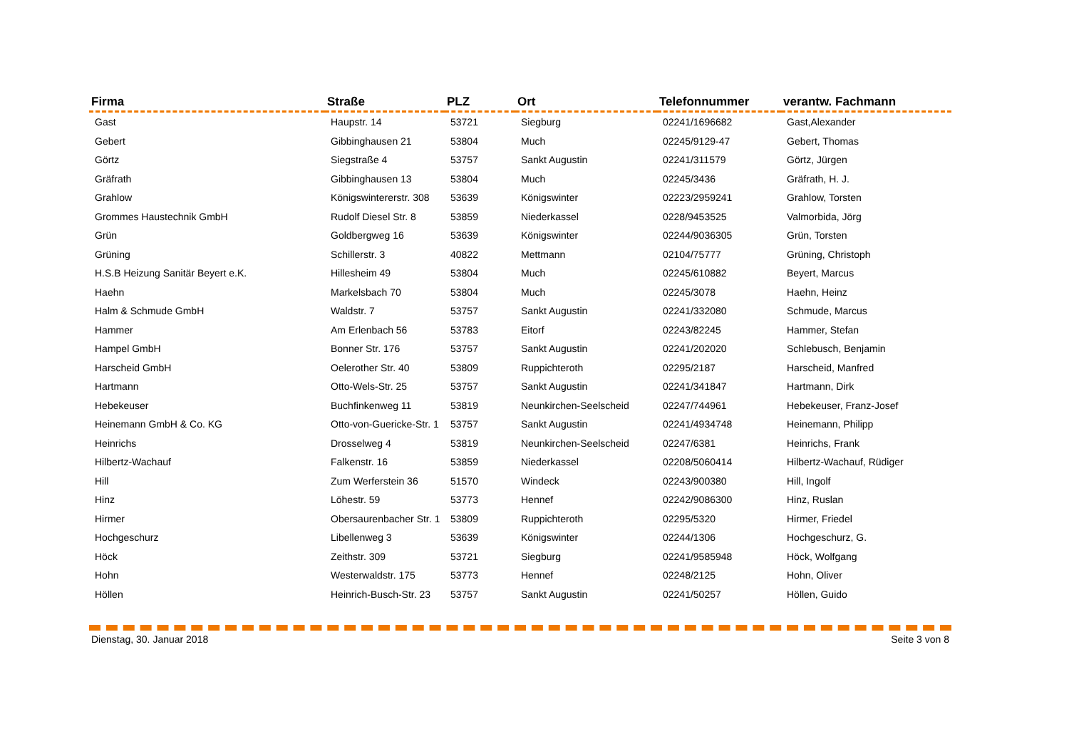| Firma | Straße | PLZ | Ort | Telefonnummer | verantw. Fachmann |
| --- | --- | --- | --- | --- | --- |
| Gast | Haupstr. 14 | 53721 | Siegburg | 02241/1696682 | Gast,Alexander |
| Gebert | Gibbinghausen 21 | 53804 | Much | 02245/9129-47 | Gebert, Thomas |
| Görtz | Siegstraße 4 | 53757 | Sankt Augustin | 02241/311579 | Görtz, Jürgen |
| Gräfrath | Gibbinghausen 13 | 53804 | Much | 02245/3436 | Gräfrath, H. J. |
| Grahlow | Königswintererstr. 308 | 53639 | Königswinter | 02223/2959241 | Grahlow, Torsten |
| Grommes Haustechnik GmbH | Rudolf Diesel Str. 8 | 53859 | Niederkassel | 0228/9453525 | Valmorbida, Jörg |
| Grün | Goldbergweg 16 | 53639 | Königswinter | 02244/9036305 | Grün, Torsten |
| Grüning | Schillerstr. 3 | 40822 | Mettmann | 02104/75777 | Grüning, Christoph |
| H.S.B Heizung Sanitär Beyert e.K. | Hillesheim 49 | 53804 | Much | 02245/610882 | Beyert, Marcus |
| Haehn | Markelsbach 70 | 53804 | Much | 02245/3078 | Haehn, Heinz |
| Halm & Schmude GmbH | Waldstr. 7 | 53757 | Sankt Augustin | 02241/332080 | Schmude, Marcus |
| Hammer | Am Erlenbach 56 | 53783 | Eitorf | 02243/82245 | Hammer, Stefan |
| Hampel GmbH | Bonner Str. 176 | 53757 | Sankt Augustin | 02241/202020 | Schlebusch, Benjamin |
| Harscheid GmbH | Oelerother Str. 40 | 53809 | Ruppichteroth | 02295/2187 | Harscheid, Manfred |
| Hartmann | Otto-Wels-Str. 25 | 53757 | Sankt Augustin | 02241/341847 | Hartmann, Dirk |
| Hebekeuser | Buchfinkenweg 11 | 53819 | Neunkirchen-Seelscheid | 02247/744961 | Hebekeuser, Franz-Josef |
| Heinemann GmbH & Co. KG | Otto-von-Guericke-Str. 1 | 53757 | Sankt Augustin | 02241/4934748 | Heinemann, Philipp |
| Heinrichs | Drosselweg 4 | 53819 | Neunkirchen-Seelscheid | 02247/6381 | Heinrichs, Frank |
| Hilbertz-Wachauf | Falkenstr. 16 | 53859 | Niederkassel | 02208/5060414 | Hilbertz-Wachauf, Rüdiger |
| Hill | Zum Werferstein 36 | 51570 | Windeck | 02243/900380 | Hill, Ingolf |
| Hinz | Löhestr. 59 | 53773 | Hennef | 02242/9086300 | Hinz, Ruslan |
| Hirmer | Obersaurenbacher Str. 1 | 53809 | Ruppichteroth | 02295/5320 | Hirmer, Friedel |
| Hochgeschurz | Libellenweg 3 | 53639 | Königswinter | 02244/1306 | Hochgeschurz, G. |
| Höck | Zeithstr. 309 | 53721 | Siegburg | 02241/9585948 | Höck, Wolfgang |
| Hohn | Westerwaldstr. 175 | 53773 | Hennef | 02248/2125 | Hohn, Oliver |
| Höllen | Heinrich-Busch-Str. 23 | 53757 | Sankt Augustin | 02241/50257 | Höllen, Guido |
Dienstag, 30. Januar 2018 Seite 3 von 8